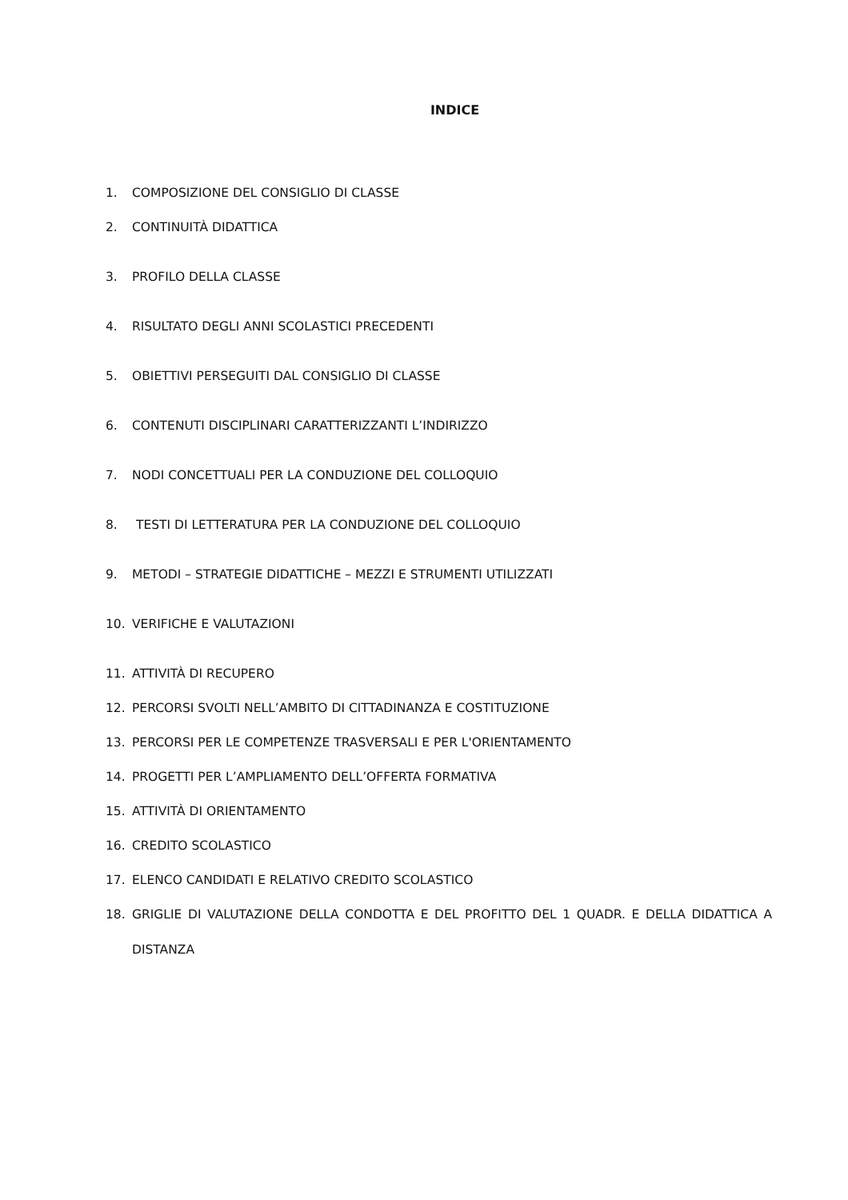INDICE
1. COMPOSIZIONE DEL CONSIGLIO DI CLASSE
2. CONTINUITÀ DIDATTICA
3. PROFILO DELLA CLASSE
4. RISULTATO DEGLI ANNI SCOLASTICI PRECEDENTI
5. OBIETTIVI PERSEGUITI DAL CONSIGLIO DI CLASSE
6. CONTENUTI DISCIPLINARI CARATTERIZZANTI L’INDIRIZZO
7. NODI CONCETTUALI PER LA CONDUZIONE DEL COLLOQUIO
8. TESTI DI LETTERATURA PER LA CONDUZIONE DEL COLLOQUIO
9. METODI – STRATEGIE DIDATTICHE – MEZZI E STRUMENTI UTILIZZATI
10. VERIFICHE E VALUTAZIONI
11. ATTIVITÀ DI RECUPERO
12. PERCORSI SVOLTI NELL’AMBITO DI CITTADINANZA E COSTITUZIONE
13. PERCORSI PER LE COMPETENZE TRASVERSALI E PER L'ORIENTAMENTO
14. PROGETTI PER L’AMPLIAMENTO DELL’OFFERTA FORMATIVA
15. ATTIVITÀ DI ORIENTAMENTO
16. CREDITO SCOLASTICO
17. ELENCO CANDIDATI E RELATIVO CREDITO SCOLASTICO
18. GRIGLIE DI VALUTAZIONE DELLA CONDOTTA E DEL PROFITTO DEL 1 QUADR. E DELLA DIDATTICA A DISTANZA